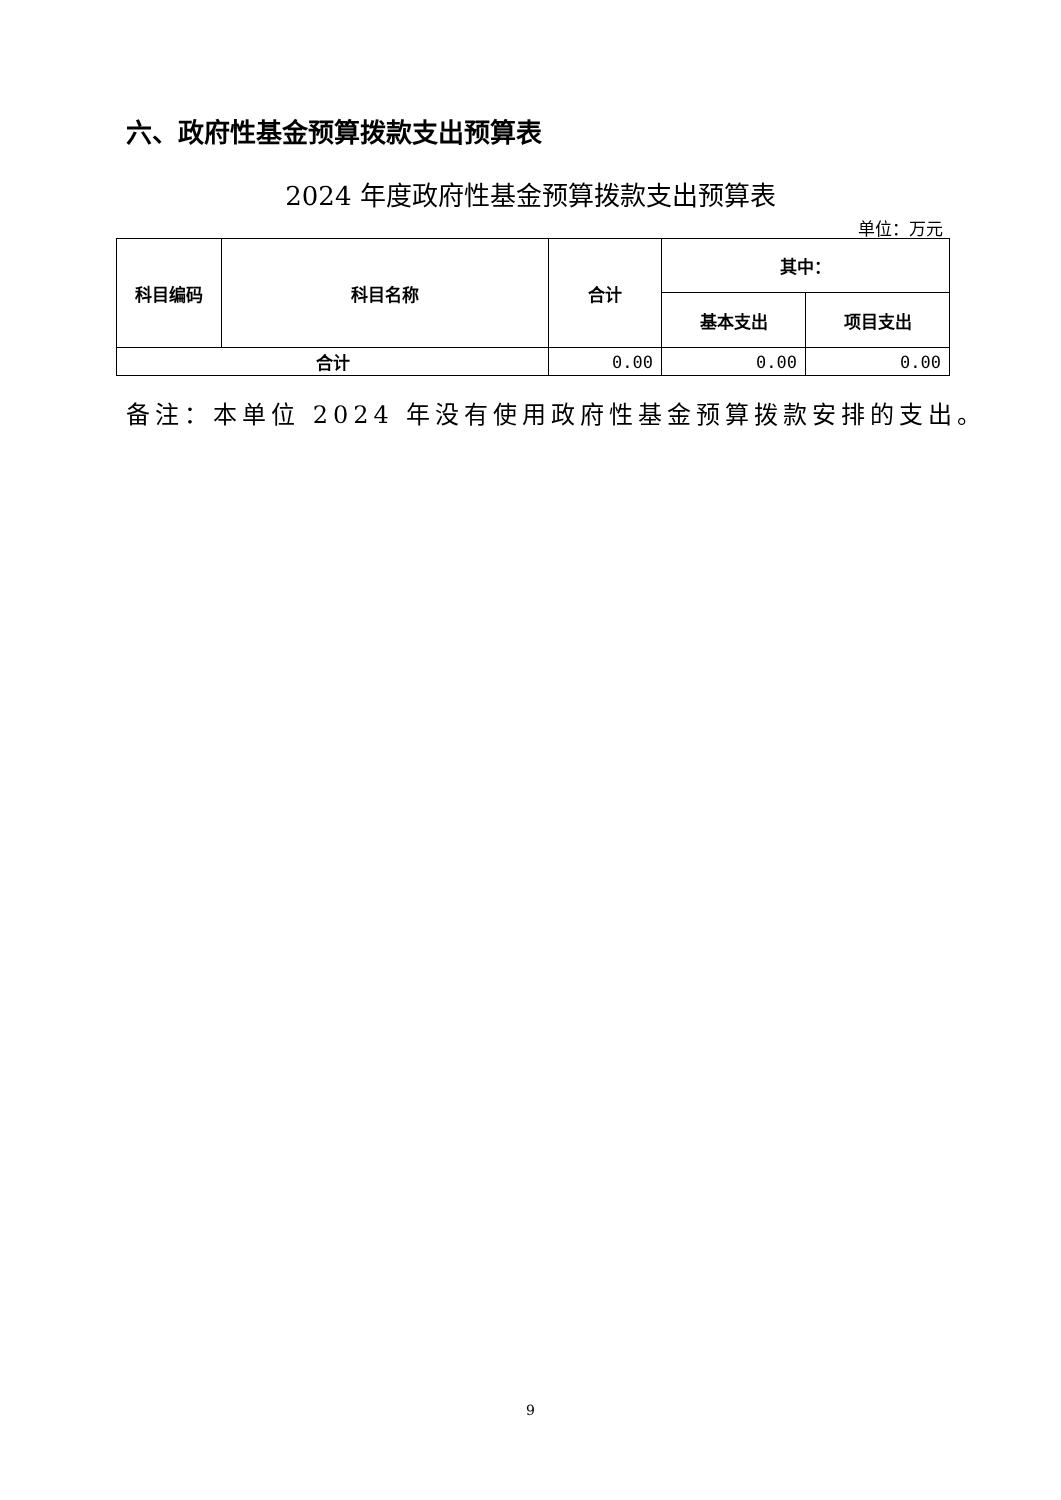六、政府性基金预算拨款支出预算表
2024 年度政府性基金预算拨款支出预算表
单位：万元
| 科目编码 | 科目名称 | 合计 | 其中： | |
| --- | --- | --- | --- | --- |
| | | | 基本支出 | 项目支出 |
| 合计 | | 0.00 | 0.00 | 0.00 |
备注：本单位 2024 年没有使用政府性基金预算拨款安排的支出。
9